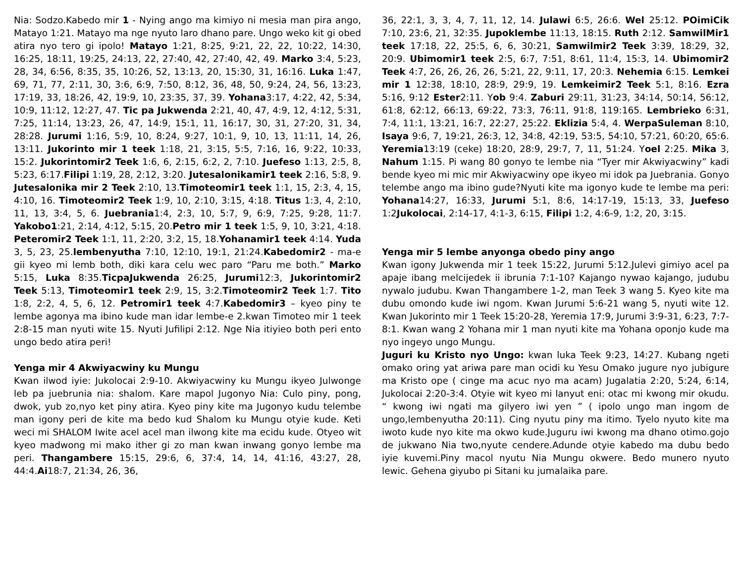Nia: Sodzo.Kabedo mir 1 - Nying ango ma kimiyo ni mesia man pira ango, Matayo 1:21. Matayo ma nge nyuto laro dhano pare. Ungo weko kit gi obed atira nyo tero gi ipolo! Matayo 1:21, 8:25, 9:21, 22, 22, 10:22, 14:30, 16:25, 18:11, 19:25, 24:13, 22, 27:40, 42, 27:40, 42, 49. Marko 3:4, 5:23, 28, 34, 6:56, 8:35, 35, 10:26, 52, 13:13, 20, 15:30, 31, 16:16. Luka 1:47, 69, 71, 77, 2:11, 30, 3:6, 6:9, 7:50, 8:12, 36, 48, 50, 9:24, 24, 56, 13:23, 17:19, 33, 18:26, 42, 19:9, 10, 23:35, 37, 39. Yohana3:17, 4:22, 42, 5:34, 10:9, 11:12, 12:27, 47. Tic pa Jukwenda 2:21, 40, 47, 4:9, 12, 4:12, 5:31, 7:25, 11:14, 13:23, 26, 47, 14:9, 15:1, 11, 16:17, 30, 31, 27:20, 31, 34, 28:28. Jurumi 1:16, 5:9, 10, 8:24, 9:27, 10:1, 9, 10, 13, 11:11, 14, 26, 13:11. Jukorinto mir 1 teek 1:18, 21, 3:15, 5:5, 7:16, 16, 9:22, 10:33, 15:2. Jukorintomir2 Teek 1:6, 6, 2:15, 6:2, 2, 7:10. Juefeso 1:13, 2:5, 8, 5:23, 6:17.Filipi 1:19, 28, 2:12, 3:20. Jutesalonikamir1 teek 2:16, 5:8, 9. Jutesalonika mir 2 Teek 2:10, 13.Timoteomir1 teek 1:1, 15, 2:3, 4, 15, 4:10, 16. Timoteomir2 Teek 1:9, 10, 2:10, 3:15, 4:18. Titus 1:3, 4, 2:10, 11, 13, 3:4, 5, 6. Juebrania1:4, 2:3, 10, 5:7, 9, 6:9, 7:25, 9:28, 11:7. Yakobo1:21, 2:14, 4:12, 5:15, 20.Petro mir 1 teek 1:5, 9, 10, 3:21, 4:18. Peteromir2 Teek 1:1, 11, 2:20, 3:2, 15, 18.Yohanamir1 teek 4:14. Yuda 3, 5, 23, 25.lembenyutha 7:10, 12:10, 19:1, 21:24.Kabedomir2 - ma-e gii kyeo mi lemb both, diki kara celu wec paro “Paru me both.” Marko 5:15, Luka 8:35.TicpaJukwenda 26:25, Jurumi12:3, Jukorintomir2 Teek 5:13, Timoteomir1 teek 2:9, 15, 3:2.Timoteomir2 Teek 1:7. Tito 1:8, 2:2, 4, 5, 6, 12. Petromir1 teek 4:7.Kabedomir3 – kyeo piny te lembe agonya ma ibino kude man idar lembe-e 2.kwan Timoteo mir 1 teek 2:8-15 man nyuti wite 15. Nyuti Jufilipi 2:12. Nge Nia itiyieo both peri ento ungo bedo atira peri!
Yenga mir 4 Akwiyacwiny ku Mungu
Kwan ilwod iyie: Jukolocai 2:9-10. Akwiyacwiny ku Mungu ikyeo Julwonge leb pa juebrunia nia: shalom. Kare mapol Jugonyo Nia: Culo piny, pong, dwok, yub zo,nyo ket piny atira. Kyeo piny kite ma Jugonyo kudu telembe man igony peri de kite ma bedo kud Shalom ku Mungu otyie kude. Keti weci mi SHALOM Iwite acel acel man ilwong kite ma ecidu kude. Otyeo wit kyeo madwong mi mako ither gi zo man kwan inwang gonyo lembe ma peri. Thangambere 15:15, 29:6, 6, 37:4, 14, 14, 41:16, 43:27, 28, 44:4.Ai18:7, 21:34, 26, 36,
36, 22:1, 3, 3, 4, 7, 11, 12, 14. Julawi 6:5, 26:6. Wel 25:12. POimiCik 7:10, 23:6, 21, 32:35. Jupoklembe 11:13, 18:15. Ruth 2:12. SamwilMir1 teek 17:18, 22, 25:5, 6, 6, 30:21, Samwilmir2 Teek 3:39, 18:29, 32, 20:9. Ubimomir1 teek 2:5, 6:7, 7:51, 8:61, 11:4, 15:3, 14. Ubimomir2 Teek 4:7, 26, 26, 26, 26, 5:21, 22, 9:11, 17, 20:3. Nehemia 6:15. Lemkei mir 1 12:38, 18:10, 28:9, 29:9, 19. Lemkeimir2 Teek 5:1, 8:16. Ezra 5:16, 9:12 Ester2:11. Yob 9:4. Zaburi 29:11, 31:23, 34:14, 50:14, 56:12, 61:8, 62:12, 66:13, 69:22, 73:3, 76:11, 91:8, 119:165. Lembrieko 6:31, 7:4, 11:1, 13:21, 16:7, 22:27, 25:22. Eklizia 5:4, 4. WerpaSuleman 8:10, Isaya 9:6, 7, 19:21, 26:3, 12, 34:8, 42:19, 53:5, 54:10, 57:21, 60:20, 65:6. Yeremia13:19 (ceke) 18:20, 28:9, 29:7, 7, 11, 51:24. Yoel 2:25. Mika 3, Nahum 1:15. Pi wang 80 gonyo te lembe nia “Tyer mir Akwiyacwiny” kadi bende kyeo mi mic mir Akwiyacwiny ope ikyeo mi idok pa Juebrania. Gonyo telembe ango ma ibino gude?Nyuti kite ma igonyo kude te lembe ma peri: Yohana14:27, 16:33, Jurumi 5:1, 8:6, 14:17-19, 15:13, 33, Juefeso 1:2Jukolocai, 2:14-17, 4:1-3, 6:15, Filipi 1:2, 4:6-9, 1:2, 20, 3:15.
Yenga mir 5 lembe anyonga obedo piny ango
Kwan igony Jukwenda mir 1 teek 15:22, Jurumi 5:12.Julevi gimiyo acel pa apaje ibang melcijedek ii ibrunia 7:1-10? Kajango nywao kajango, judubu nywalo judubu. Kwan Thangambere 1-2, man Teek 3 wang 5. Kyeo kite ma dubu omondo kude iwi ngom. Kwan Jurumi 5:6-21 wang 5, nyuti wite 12. Kwan Jukorinto mir 1 Teek 15:20-28, Yeremia 17:9, Jurumi 3:9-31, 6:23, 7:7-8:1. Kwan wang 2 Yohana mir 1 man nyuti kite ma Yohana oponjo kude ma nyo ingeyo ungo Mungu.
Juguri ku Kristo nyo Ungo: kwan luka Teek 9:23, 14:27. Kubang ngeti omako oring yat ariwa pare man ocidi ku Yesu Omako jugure nyo jubigure ma Kristo ope ( cinge ma acuc nyo ma acam) Jugalatia 2:20, 5:24, 6:14, Jukolocai 2:20-3:4. Otyie wit kyeo mi lanyut eni: otac mi kwong mir okudu. “ kwong iwi ngati ma gilyero iwi yen ” ( ipolo ungo man ingom de ungo,lembenyutha 20:11). Cing nyutu piny ma itimo. Tyelo nyuto kite ma iwoto kude nyo kite ma okwo kude.Juguru iwi kwong ma dhano otimo.gojo de jukwano Nia two,nyute cendere.Adunde otyie kabedo ma dubu bedo iyie kuvemi.Piny macol nyutu Nia Mungu okwere. Bedo munero nyuto lewic. Gehena giyubo pi Sitani ku jumalaika pare.